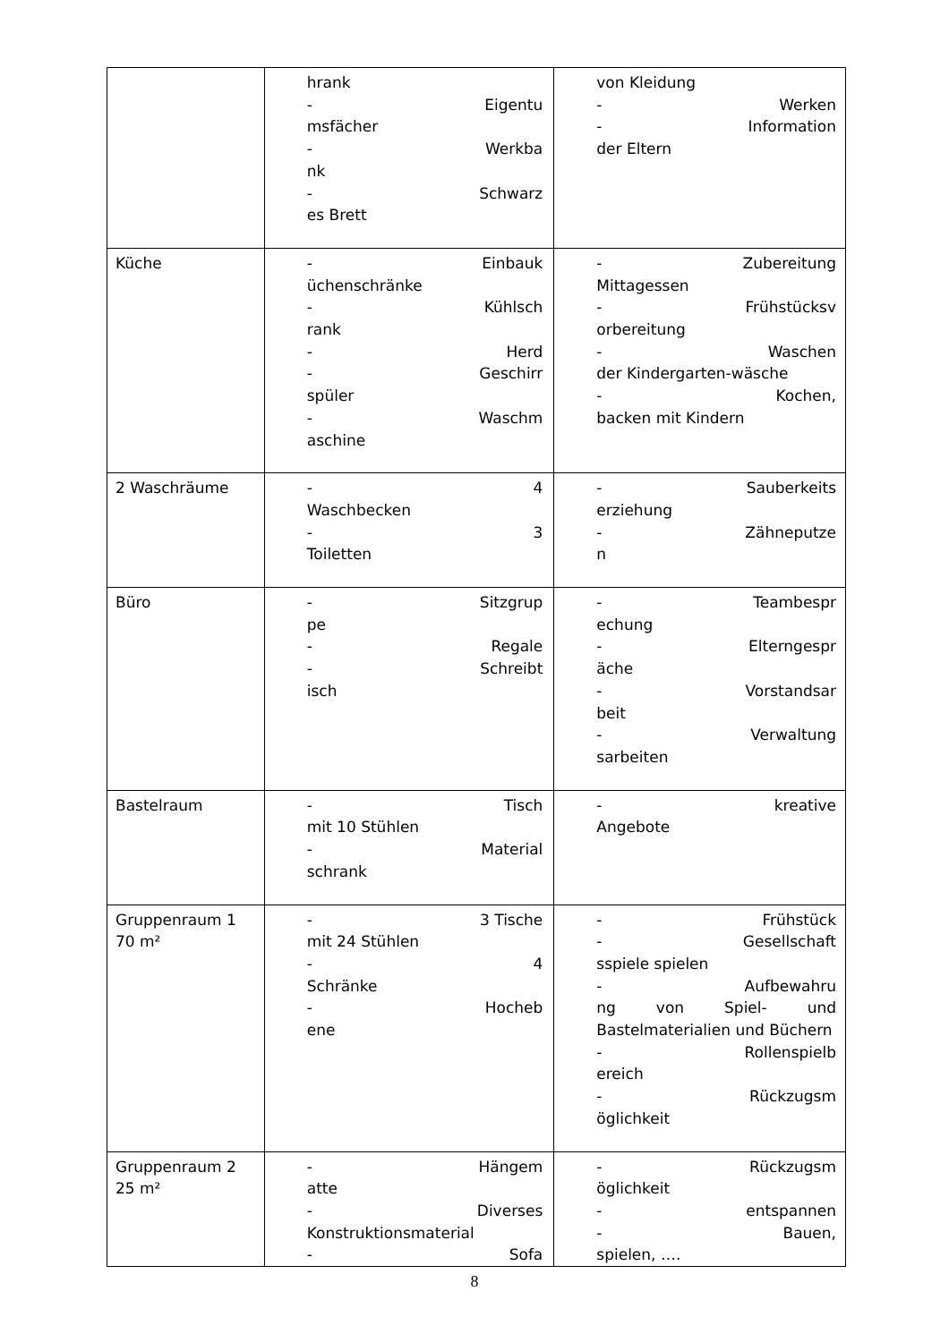| | hrank - Eigentu msfächer - Werkba nk - Schwarz es Brett | von Kleidung - Werken - Information der Eltern |
| Küche | - Einbauk üchenschränke - Kühlsch rank - Herd - Geschirr spüler - Waschm aschine | - Zubereitung Mittagessen - Frühstücksv orbereitung - Waschen der Kindergarten-wäsche - Kochen, backen mit Kindern |
| 2 Waschräume | - 4 Waschbecken - 3 Toiletten | - Sauberkeits erziehung - Zähneputze n |
| Büro | - Sitzgrup pe - Regale - Schreibt isch | - Teambespr echung - Elterngespr äche - Vorstandsar beit - Verwaltung sarbeiten |
| Bastelraum | - Tisch mit 10 Stühlen - Material schrank | - kreative Angebote |
| Gruppenraum 1 70 m² | - 3 Tische mit 24 Stühlen - 4 Schränke - Hocheb ene | - Frühstück - Gesellschaft sspiele spielen - Aufbewahru ng von Spiel- und Bastelmaterialien und Büchern - Rollenspielb ereich - Rückzugsm öglichkeit |
| Gruppenraum 2 25 m² | - Hängem atte - Diverses Konstruktionsmaterial - Sofa | - Rückzugsm öglichkeit - entspannen - Bauen, spielen, …. |
8